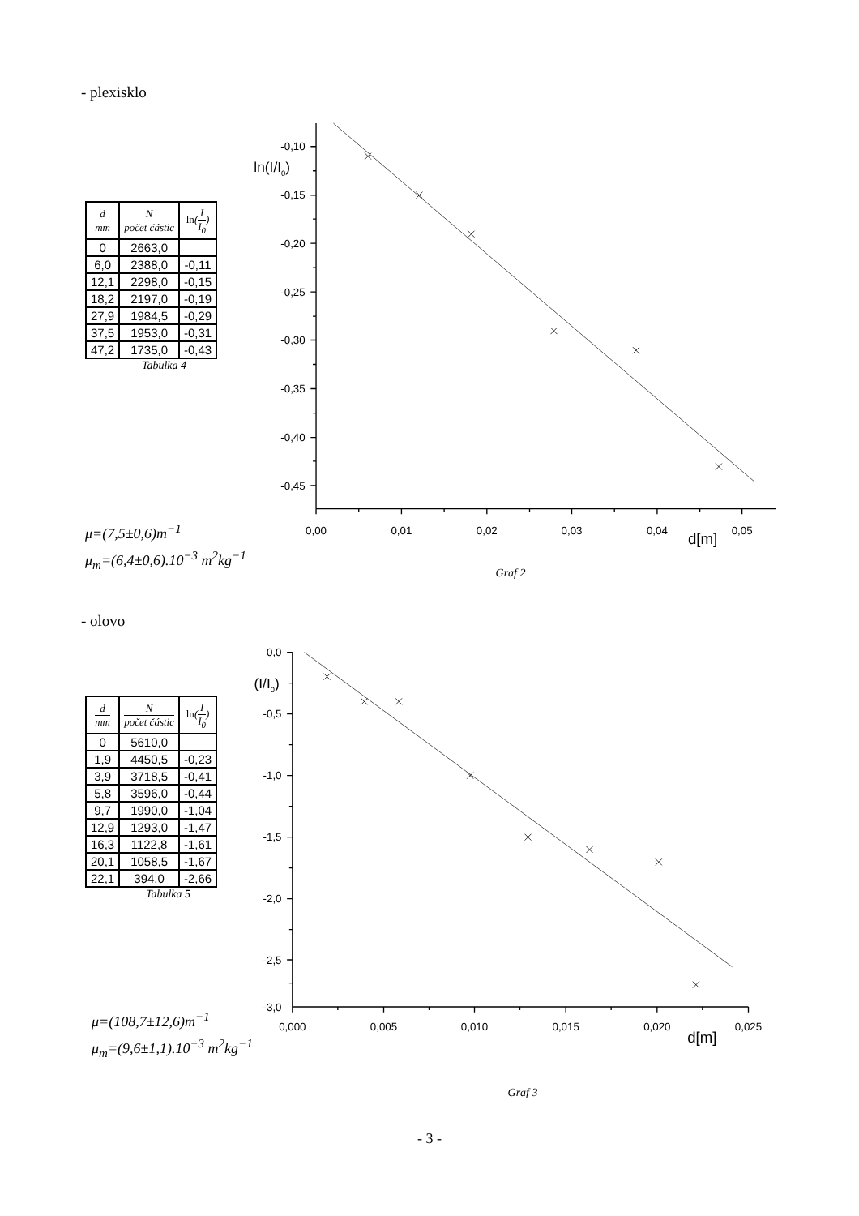- plexisklo
| d mm | N počet částic | ln ( I I<sub>0</sub> ) |
| --- | --- | --- |
| 0 | 2663,0 | |
| 6,0 | 2388,0 | -0,11 |
| 12,1 | 2298,0 | -0,15 |
| 18,2 | 2197,0 | -0,19 |
| 27,9 | 1984,5 | -0,29 |
| 37,5 | 1953,0 | -0,31 |
| 47,2 | 1735,0 | -0,43 |
Tabulka 4
μ=(7,5±0,6)m<sup>−1</sup>
μ<sub>m</sub>=(6,4±0,6).10<sup>−3</sup> m<sup>2</sup>kg<sup>−1</sup>
-0,10
-0,15
-0,20
-0,25
-0,30
-0,35
-0,40
-0,45
ln(I/I0)
0,00
0,01
0,02
0,03
0,04
d[m]
0,05
Graf 2
- olovo
| d mm | N počet částic | ln ( I I<sub>0</sub> ) |
| --- | --- | --- |
| 0 | 5610,0 | |
| 1,9 | 4450,5 | -0,23 |
| 3,9 | 3718,5 | -0,41 |
| 5,8 | 3596,0 | -0,44 |
| 9,7 | 1990,0 | -1,04 |
| 12,9 | 1293,0 | -1,47 |
| 16,3 | 1122,8 | -1,61 |
| 20,1 | 1058,5 | -1,67 |
| 22,1 | 394,0 | -2,66 |
Tabulka 5
μ=(108,7±12,6)m<sup>−1</sup>
μ<sub>m</sub>=(9,6±1,1).10<sup>−3</sup> m<sup>2</sup>kg<sup>−1</sup>
0,0
-0,5
-1,0
-1,5
-2,0
-2,5
-3,0
(I/I0)
0,000
0,005
0,010
0,015
0,020
d[m]
0,025
Graf 3
- 3 -